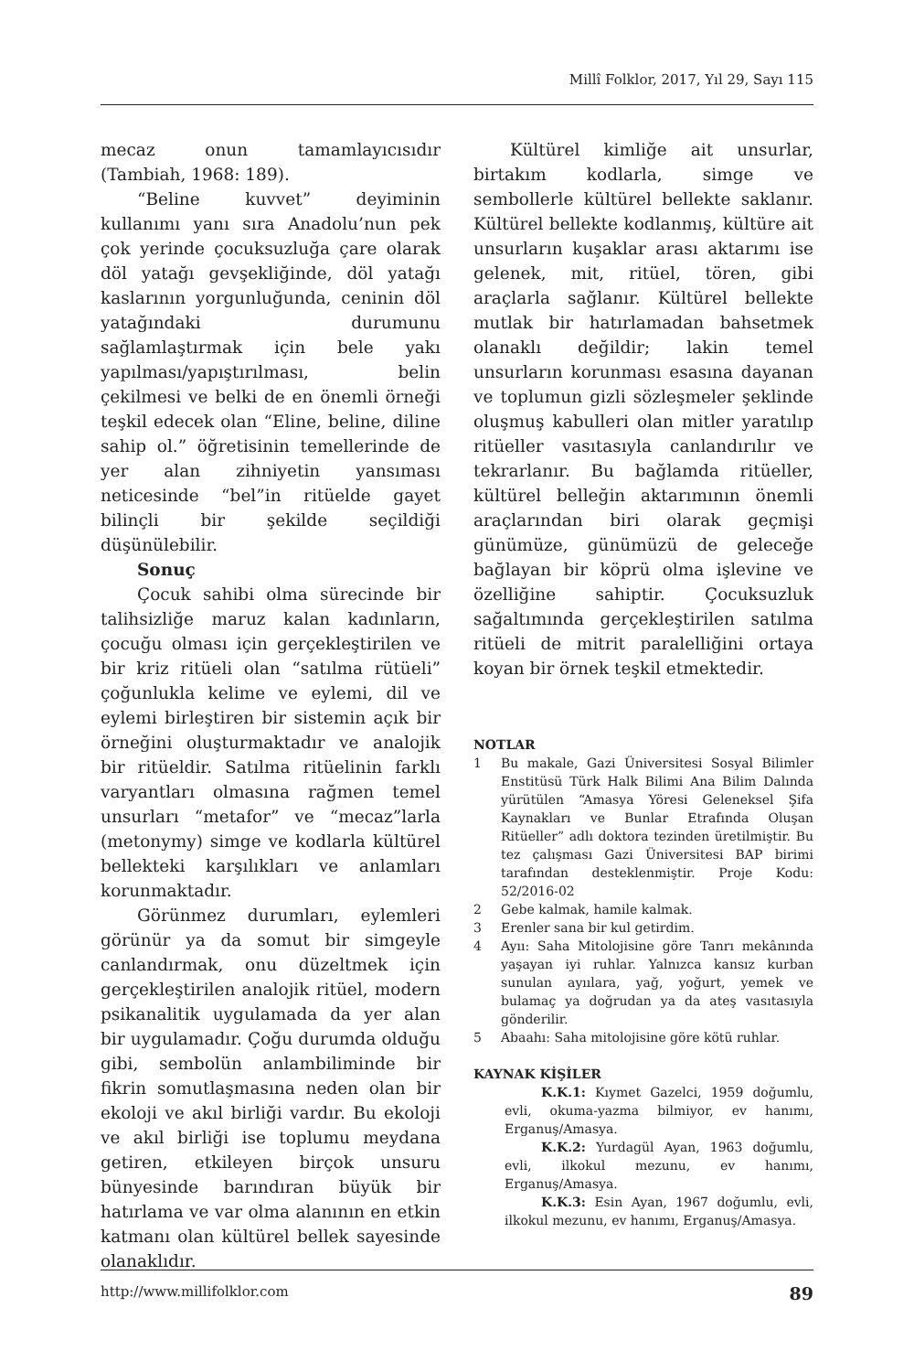Millî Folklor, 2017, Yıl 29, Sayı 115
mecaz onun tamamlayıcısıdır (Tambiah, 1968: 189).
“Beline kuvvet” deyiminin kullanımı yanı sıra Anadolu’nun pek çok yerinde çocuksuzluğa çare olarak döl yatağı gevşekliğinde, döl yatağı kaslarının yorgunluğunda, ceninin döl yatağındaki durumunu sağlamlaştırmak için bele yakı yapılması/yapıştırılması, belin çekilmesi ve belki de en önemli örneği teşkil edecek olan “Eline, beline, diline sahip ol.” öğretisinin temellerinde de yer alan zihniyetin yansıması neticesinde “bel”in ritüelde gayet bilinçli bir şekilde seçildiği düşünülebilir.
Sonuç
Çocuk sahibi olma sürecinde bir talihsizliğe maruz kalan kadınların, çocuğu olması için gerçekleştirilen ve bir kriz ritüeli olan “satılma rütüeli” çoğunlukla kelime ve eylemi, dil ve eylemi birleştiren bir sistemin açık bir örneğini oluşturmaktadır ve analojik bir ritüeldir. Satılma ritüelinin farklı varyantları olmasına rağmen temel unsurları “metafor” ve “mecaz”larla (metonymy) simge ve kodlarla kültürel bellekteki karşılıkları ve anlamları korunmaktadır.
Görünmez durumları, eylemleri görünür ya da somut bir simgeyle canlandırmak, onu düzeltmek için gerçekleştirilen analojik ritüel, modern psikanalitik uygulamada da yer alan bir uygulamadır. Çoğu durumda olduğu gibi, sembolün anlambiliminde bir fikrin somutlaşmasına neden olan bir ekoloji ve akıl birliği vardır. Bu ekoloji ve akıl birliği ise toplumu meydana getiren, etkileyen birçok unsuru bünyesinde barındıran büyük bir hatırlama ve var olma alanının en etkin katmanı olan kültürel bellek sayesinde olanaklıdır.
Kültürel kimliğe ait unsurlar, birtakım kodlarla, simge ve sembollerle kültürel bellekte saklanır. Kültürel bellekte kodlanmış, kültüre ait unsurların kuşaklar arası aktarımı ise gelenek, mit, ritüel, tören, gibi araçlarla sağlanır. Kültürel bellekte mutlak bir hatırlamadan bahsetmek olanaklı değildir; lakin temel unsurların korunması esasına dayanan ve toplumun gizli sözleşmeler şeklinde oluşmuş kabulleri olan mitler yaratılıp ritüeller vasıtasıyla canlandırılır ve tekrarlanır. Bu bağlamda ritüeller, kültürel belleğin aktarımının önemli araçlarından biri olarak geçmişi günümüze, günümüzü de geleceğe bağlayan bir köprü olma işlevine ve özelliğine sahiptir. Çocuksuzluk sağaltımında gerçekleştirilen satılma ritüeli de mitrit paralelliğini ortaya koyan bir örnek teşkil etmektedir.
NOTLAR
1 Bu makale, Gazi Üniversitesi Sosyal Bilimler Enstitüsü Türk Halk Bilimi Ana Bilim Dalında yürütülen “Amasya Yöresi Geleneksel Şifa Kaynakları ve Bunlar Etrafında Oluşan Ritüeller” adlı doktora tezinden üretilmiştir. Bu tez çalışması Gazi Üniversitesi BAP birimi tarafından desteklenmiştir. Proje Kodu: 52/2016-02
2 Gebe kalmak, hamile kalmak.
3 Erenler sana bir kul getirdim.
4 Ayıı: Saha Mitolojisine göre Tanrı mekânında yaşayan iyi ruhlar. Yalnızca kansız kurban sunulan ayıılara, yağ, yoğurt, yemek ve bulamaç ya doğrudan ya da ateş vasıtasıyla gönderilir.
5 Abaahı: Saha mitolojisine göre kötü ruhlar.
KAYNAK KİŞİLER
K.K.1: Kıymet Gazelci, 1959 doğumlu, evli, okuma-yazma bilmiyor, ev hanımı, Erganuş/Amasya.
K.K.2: Yurdagül Ayan, 1963 doğumlu, evli, ilkokul mezunu, ev hanımı, Erganuş/Amasya.
K.K.3: Esin Ayan, 1967 doğumlu, evli, ilkokul mezunu, ev hanımı, Erganuş/Amasya.
http://www.millifolklor.com 89